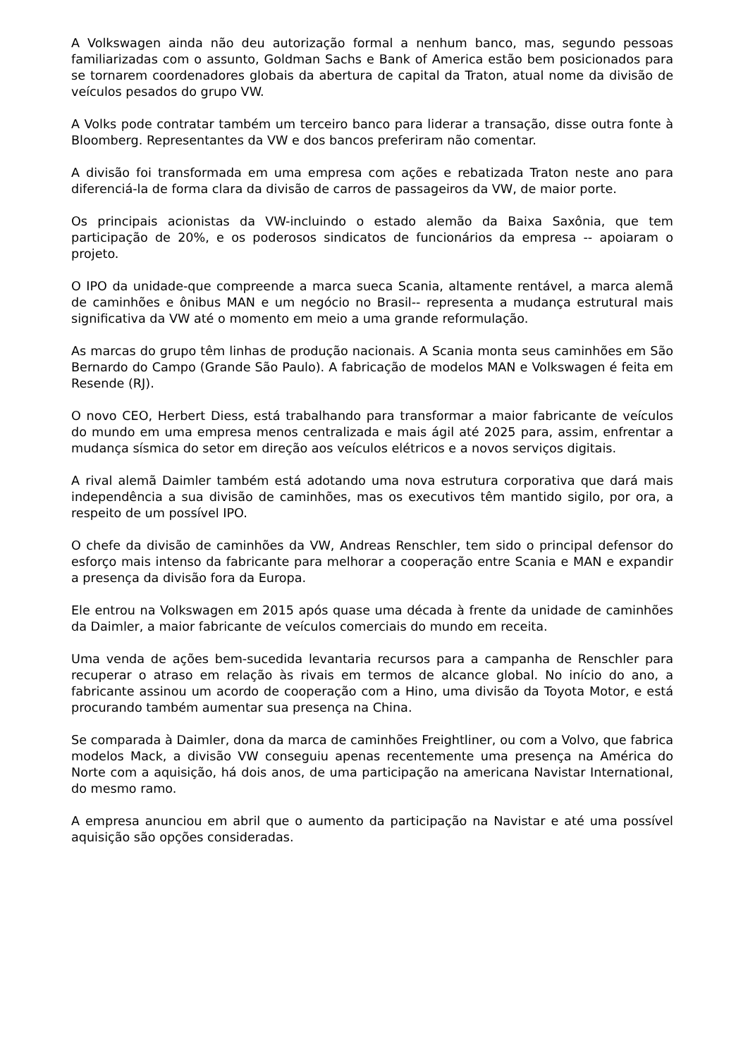A Volkswagen ainda não deu autorização formal a nenhum banco, mas, segundo pessoas familiarizadas com o assunto, Goldman Sachs e Bank of America estão bem posicionados para se tornarem coordenadores globais da abertura de capital da Traton, atual nome da divisão de veículos pesados do grupo VW.
A Volks pode contratar também um terceiro banco para liderar a transação, disse outra fonte à Bloomberg. Representantes da VW e dos bancos preferiram não comentar.
A divisão foi transformada em uma empresa com ações e rebatizada Traton neste ano para diferenciá-la de forma clara da divisão de carros de passageiros da VW, de maior porte.
Os principais acionistas da VW-incluindo o estado alemão da Baixa Saxônia, que tem participação de 20%, e os poderosos sindicatos de funcionários da empresa -- apoiaram o projeto.
O IPO da unidade-que compreende a marca sueca Scania, altamente rentável, a marca alemã de caminhões e ônibus MAN e um negócio no Brasil-- representa a mudança estrutural mais significativa da VW até o momento em meio a uma grande reformulação.
As marcas do grupo têm linhas de produção nacionais. A Scania monta seus caminhões em São Bernardo do Campo (Grande São Paulo). A fabricação de modelos MAN e Volkswagen é feita em Resende (RJ).
O novo CEO, Herbert Diess, está trabalhando para transformar a maior fabricante de veículos do mundo em uma empresa menos centralizada e mais ágil até 2025 para, assim, enfrentar a mudança sísmica do setor em direção aos veículos elétricos e a novos serviços digitais.
A rival alemã Daimler também está adotando uma nova estrutura corporativa que dará mais independência a sua divisão de caminhões, mas os executivos têm mantido sigilo, por ora, a respeito de um possível IPO.
O chefe da divisão de caminhões da VW, Andreas Renschler, tem sido o principal defensor do esforço mais intenso da fabricante para melhorar a cooperação entre Scania e MAN e expandir a presença da divisão fora da Europa.
Ele entrou na Volkswagen em 2015 após quase uma década à frente da unidade de caminhões da Daimler, a maior fabricante de veículos comerciais do mundo em receita.
Uma venda de ações bem-sucedida levantaria recursos para a campanha de Renschler para recuperar o atraso em relação às rivais em termos de alcance global. No início do ano, a fabricante assinou um acordo de cooperação com a Hino, uma divisão da Toyota Motor, e está procurando também aumentar sua presença na China.
Se comparada à Daimler, dona da marca de caminhões Freightliner, ou com a Volvo, que fabrica modelos Mack, a divisão VW conseguiu apenas recentemente uma presença na América do Norte com a aquisição, há dois anos, de uma participação na americana Navistar International, do mesmo ramo.
A empresa anunciou em abril que o aumento da participação na Navistar e até uma possível aquisição são opções consideradas.